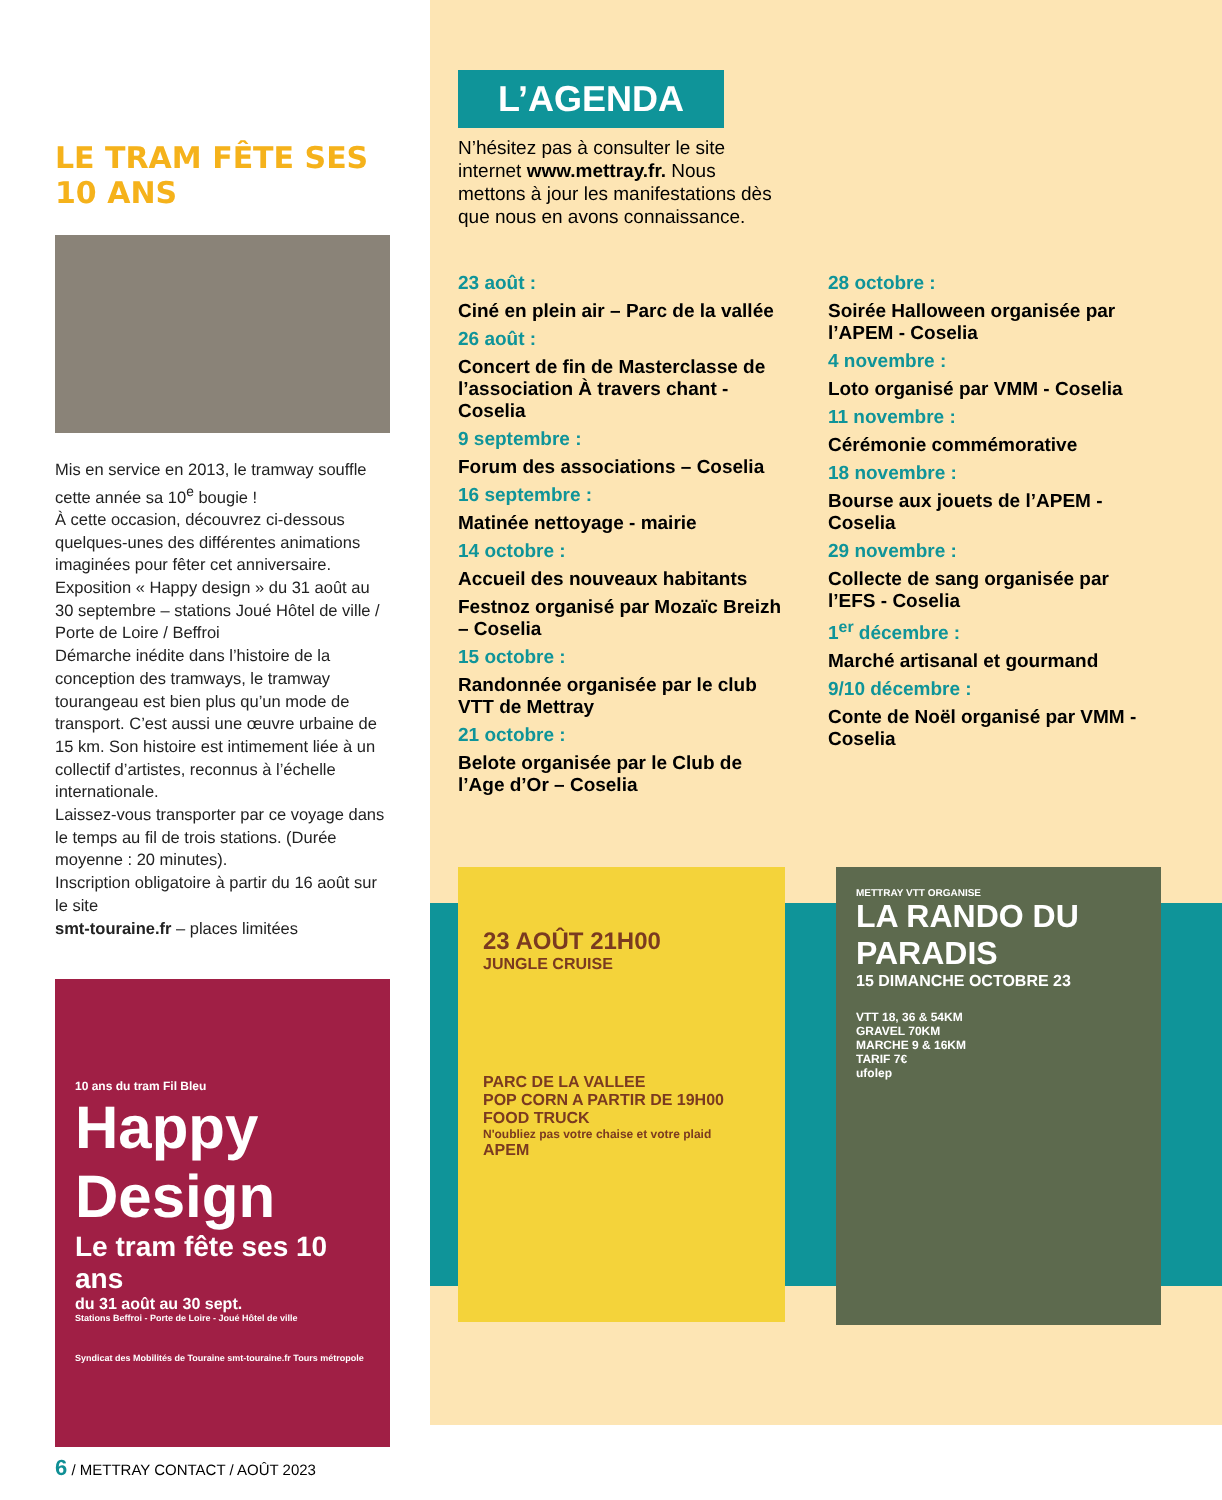LE TRAM FÊTE SES 10 ANS
Mis en service en 2013, le tramway souffle cette année sa 10<sup>e</sup> bougie !
À cette occasion, découvrez ci-dessous quelques-unes des différentes animations imaginées pour fêter cet anniversaire.
Exposition « Happy design » du 31 août au 30 septembre – stations Joué Hôtel de ville / Porte de Loire / Beffroi
Démarche inédite dans l’histoire de la conception des tramways, le tramway tourangeau est bien plus qu’un mode de transport. C’est aussi une œuvre urbaine de 15 km. Son histoire est intimement liée à un collectif d’artistes, reconnus à l’échelle internationale.
Laissez-vous transporter par ce voyage dans le temps au fil de trois stations. (Durée moyenne : 20 minutes).
Inscription obligatoire à partir du 16 août sur le site
smt-touraine.fr – places limitées
10 ans du tram Fil Bleu
Happy Design
Le tram fête ses 10 ans
du 31 août au 30 sept.
Stations Beffroi - Porte de Loire - Joué Hôtel de ville
Syndicat des Mobilités de Touraine smt-touraine.fr Tours métropole
L’AGENDA
N’hésitez pas à consulter le site internet www.mettray.fr. Nous mettons à jour les manifestations dès que nous en avons connaissance.
23 août :
Ciné en plein air – Parc de la vallée
26 août :
Concert de fin de Masterclasse de l’association À travers chant - Coselia
9 septembre :
Forum des associations – Coselia
16 septembre :
Matinée nettoyage - mairie
14 octobre :
Accueil des nouveaux habitants
Festnoz organisé par Mozaïc Breizh – Coselia
15 octobre :
Randonnée organisée par le club VTT de Mettray
21 octobre :
Belote organisée par le Club de l’Age d’Or – Coselia
28 octobre :
Soirée Halloween organisée par l’APEM - Coselia
4 novembre :
Loto organisé par VMM - Coselia
11 novembre :
Cérémonie commémorative
18 novembre :
Bourse aux jouets de l’APEM - Coselia
29 novembre :
Collecte de sang organisée par l’EFS - Coselia
1<sup>er</sup> décembre :
Marché artisanal et gourmand
9/10 décembre :
Conte de Noël organisé par VMM - Coselia
23 AOÛT 21H00
JUNGLE CRUISE
PARC DE LA VALLEE
POP CORN A PARTIR DE 19H00 FOOD TRUCK
N'oubliez pas votre chaise et votre plaid
APEM
METTRAY VTT ORGANISE
LA RANDO DU PARADIS
15 DIMANCHE OCTOBRE 23
VTT 18, 36 & 54KM
GRAVEL 70KM
MARCHE 9 & 16KM
TARIF 7€
ufolep
6 / METTRAY CONTACT / AOÛT 2023